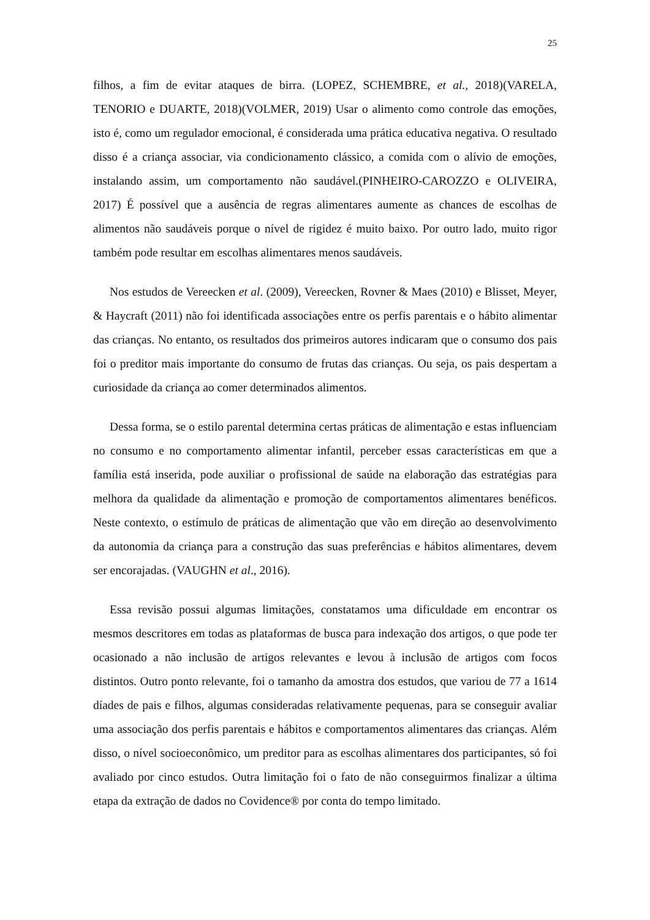25
filhos, a fim de evitar ataques de birra. (LOPEZ, SCHEMBRE, et al., 2018)(VARELA, TENORIO e DUARTE, 2018)(VOLMER, 2019) Usar o alimento como controle das emoções, isto é, como um regulador emocional, é considerada uma prática educativa negativa. O resultado disso é a criança associar, via condicionamento clássico, a comida com o alívio de emoções, instalando assim, um comportamento não saudável.(PINHEIRO-CAROZZO e OLIVEIRA, 2017) É possível que a ausência de regras alimentares aumente as chances de escolhas de alimentos não saudáveis porque o nível de rigidez é muito baixo. Por outro lado, muito rigor também pode resultar em escolhas alimentares menos saudáveis.
Nos estudos de Vereecken et al. (2009), Vereecken, Rovner & Maes (2010) e Blisset, Meyer, & Haycraft (2011) não foi identificada associações entre os perfis parentais e o hábito alimentar das crianças. No entanto, os resultados dos primeiros autores indicaram que o consumo dos pais foi o preditor mais importante do consumo de frutas das crianças. Ou seja, os pais despertam a curiosidade da criança ao comer determinados alimentos.
Dessa forma, se o estilo parental determina certas práticas de alimentação e estas influenciam no consumo e no comportamento alimentar infantil, perceber essas características em que a família está inserida, pode auxiliar o profissional de saúde na elaboração das estratégias para melhora da qualidade da alimentação e promoção de comportamentos alimentares benéficos. Neste contexto, o estímulo de práticas de alimentação que vão em direção ao desenvolvimento da autonomia da criança para a construção das suas preferências e hábitos alimentares, devem ser encorajadas. (VAUGHN et al., 2016).
Essa revisão possui algumas limitações, constatamos uma dificuldade em encontrar os mesmos descritores em todas as plataformas de busca para indexação dos artigos, o que pode ter ocasionado a não inclusão de artigos relevantes e levou à inclusão de artigos com focos distintos. Outro ponto relevante, foi o tamanho da amostra dos estudos, que variou de 77 a 1614 díades de pais e filhos, algumas consideradas relativamente pequenas, para se conseguir avaliar uma associação dos perfis parentais e hábitos e comportamentos alimentares das crianças. Além disso, o nível socioeconômico, um preditor para as escolhas alimentares dos participantes, só foi avaliado por cinco estudos. Outra limitação foi o fato de não conseguirmos finalizar a última etapa da extração de dados no Covidence® por conta do tempo limitado.